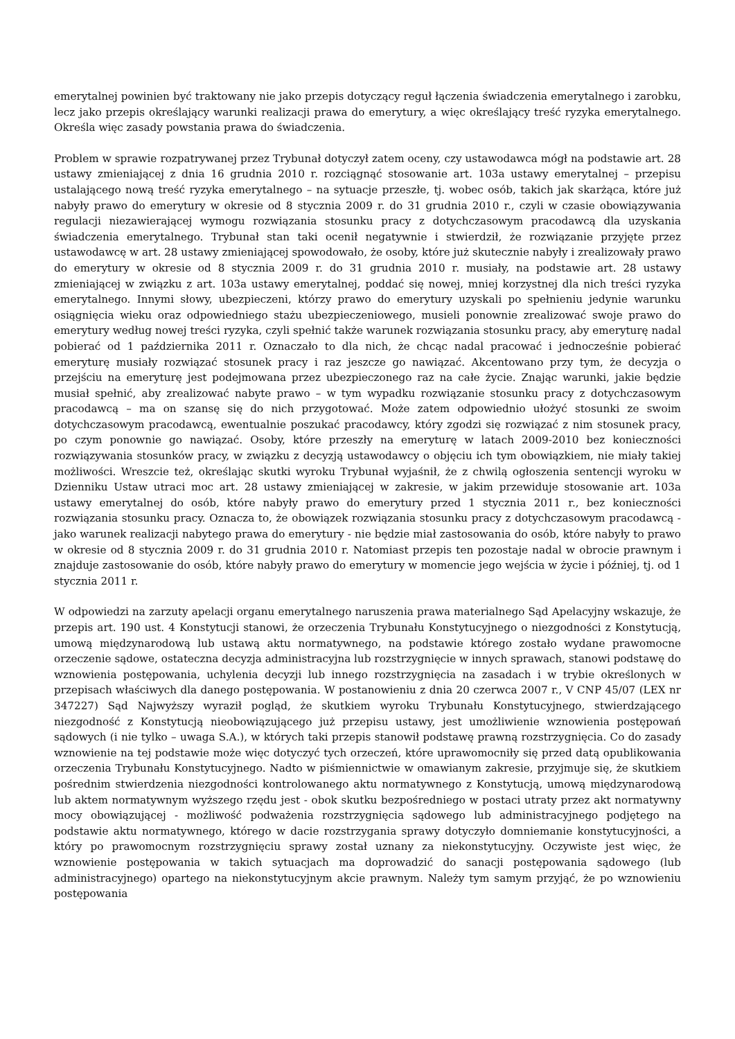emerytalnej powinien być traktowany nie jako przepis dotyczący reguł łączenia świadczenia emerytalnego i zarobku, lecz jako przepis określający warunki realizacji prawa do emerytury, a więc określający treść ryzyka emerytalnego. Określa więc zasady powstania prawa do świadczenia.
Problem w sprawie rozpatrywanej przez Trybunał dotyczył zatem oceny, czy ustawodawca mógł na podstawie art. 28 ustawy zmieniającej z dnia 16 grudnia 2010 r. rozciągnąć stosowanie art. 103a ustawy emerytalnej – przepisu ustalającego nową treść ryzyka emerytalnego – na sytuacje przeszłe, tj. wobec osób, takich jak skarżąca, które już nabyły prawo do emerytury w okresie od 8 stycznia 2009 r. do 31 grudnia 2010 r., czyli w czasie obowiązywania regulacji niezawierającej wymogu rozwiązania stosunku pracy z dotychczasowym pracodawcą dla uzyskania świadczenia emerytalnego. Trybunał stan taki ocenił negatywnie i stwierdził, że rozwiązanie przyjęte przez ustawodawcę w art. 28 ustawy zmieniającej spowodowało, że osoby, które już skutecznie nabyły i zrealizowały prawo do emerytury w okresie od 8 stycznia 2009 r. do 31 grudnia 2010 r. musiały, na podstawie art. 28 ustawy zmieniającej w związku z art. 103a ustawy emerytalnej, poddać się nowej, mniej korzystnej dla nich treści ryzyka emerytalnego. Innymi słowy, ubezpieczeni, którzy prawo do emerytury uzyskali po spełnieniu jedynie warunku osiągnięcia wieku oraz odpowiedniego stażu ubezpieczeniowego, musieli ponownie zrealizować swoje prawo do emerytury według nowej treści ryzyka, czyli spełnić także warunek rozwiązania stosunku pracy, aby emeryturę nadal pobierać od 1 października 2011 r. Oznaczało to dla nich, że chcąc nadal pracować i jednocześnie pobierać emeryturę musiały rozwiązać stosunek pracy i raz jeszcze go nawiązać. Akcentowano przy tym, że decyzja o przejściu na emeryturę jest podejmowana przez ubezpieczonego raz na całe życie. Znając warunki, jakie będzie musiał spełnić, aby zrealizować nabyte prawo – w tym wypadku rozwiązanie stosunku pracy z dotychczasowym pracodawcą – ma on szansę się do nich przygotować. Może zatem odpowiednio ułożyć stosunki ze swoim dotychczasowym pracodawcą, ewentualnie poszukać pracodawcy, który zgodzi się rozwiązać z nim stosunek pracy, po czym ponownie go nawiązać. Osoby, które przeszły na emeryturę w latach 2009-2010 bez konieczności rozwiązywania stosunków pracy, w związku z decyzją ustawodawcy o objęciu ich tym obowiązkiem, nie miały takiej możliwości. Wreszcie też, określając skutki wyroku Trybunał wyjaśnił, że z chwilą ogłoszenia sentencji wyroku w Dzienniku Ustaw utraci moc art. 28 ustawy zmieniającej w zakresie, w jakim przewiduje stosowanie art. 103a ustawy emerytalnej do osób, które nabyły prawo do emerytury przed 1 stycznia 2011 r., bez konieczności rozwiązania stosunku pracy. Oznacza to, że obowiązek rozwiązania stosunku pracy z dotychczasowym pracodawcą - jako warunek realizacji nabytego prawa do emerytury - nie będzie miał zastosowania do osób, które nabyły to prawo w okresie od 8 stycznia 2009 r. do 31 grudnia 2010 r. Natomiast przepis ten pozostaje nadal w obrocie prawnym i znajduje zastosowanie do osób, które nabyły prawo do emerytury w momencie jego wejścia w życie i później, tj. od 1 stycznia 2011 r.
W odpowiedzi na zarzuty apelacji organu emerytalnego naruszenia prawa materialnego Sąd Apelacyjny wskazuje, że przepis art. 190 ust. 4 Konstytucji stanowi, że orzeczenia Trybunału Konstytucyjnego o niezgodności z Konstytucją, umową międzynarodową lub ustawą aktu normatywnego, na podstawie którego zostało wydane prawomocne orzeczenie sądowe, ostateczna decyzja administracyjna lub rozstrzygnięcie w innych sprawach, stanowi podstawę do wznowienia postępowania, uchylenia decyzji lub innego rozstrzygnięcia na zasadach i w trybie określonych w przepisach właściwych dla danego postępowania. W postanowieniu z dnia 20 czerwca 2007 r., V CNP 45/07 (LEX nr 347227) Sąd Najwyższy wyraził pogląd, że skutkiem wyroku Trybunału Konstytucyjnego, stwierdzającego niezgodność z Konstytucją nieobowiązującego już przepisu ustawy, jest umożliwienie wznowienia postępowań sądowych (i nie tylko – uwaga S.A.), w których taki przepis stanowił podstawę prawną rozstrzygnięcia. Co do zasady wznowienie na tej podstawie może więc dotyczyć tych orzeczeń, które uprawomocniły się przed datą opublikowania orzeczenia Trybunału Konstytucyjnego. Nadto w piśmiennictwie w omawianym zakresie, przyjmuje się, że skutkiem pośrednim stwierdzenia niezgodności kontrolowanego aktu normatywnego z Konstytucją, umową międzynarodową lub aktem normatywnym wyższego rzędu jest - obok skutku bezpośredniego w postaci utraty przez akt normatywny mocy obowiązującej - możliwość podważenia rozstrzygnięcia sądowego lub administracyjnego podjętego na podstawie aktu normatywnego, którego w dacie rozstrzygania sprawy dotyczyło domniemanie konstytucyjności, a który po prawomocnym rozstrzygnięciu sprawy został uznany za niekonstytucyjny. Oczywiste jest więc, że wznowienie postępowania w takich sytuacjach ma doprowadzić do sanacji postępowania sądowego (lub administracyjnego) opartego na niekonstytucyjnym akcie prawnym. Należy tym samym przyjąć, że po wznowieniu postępowania